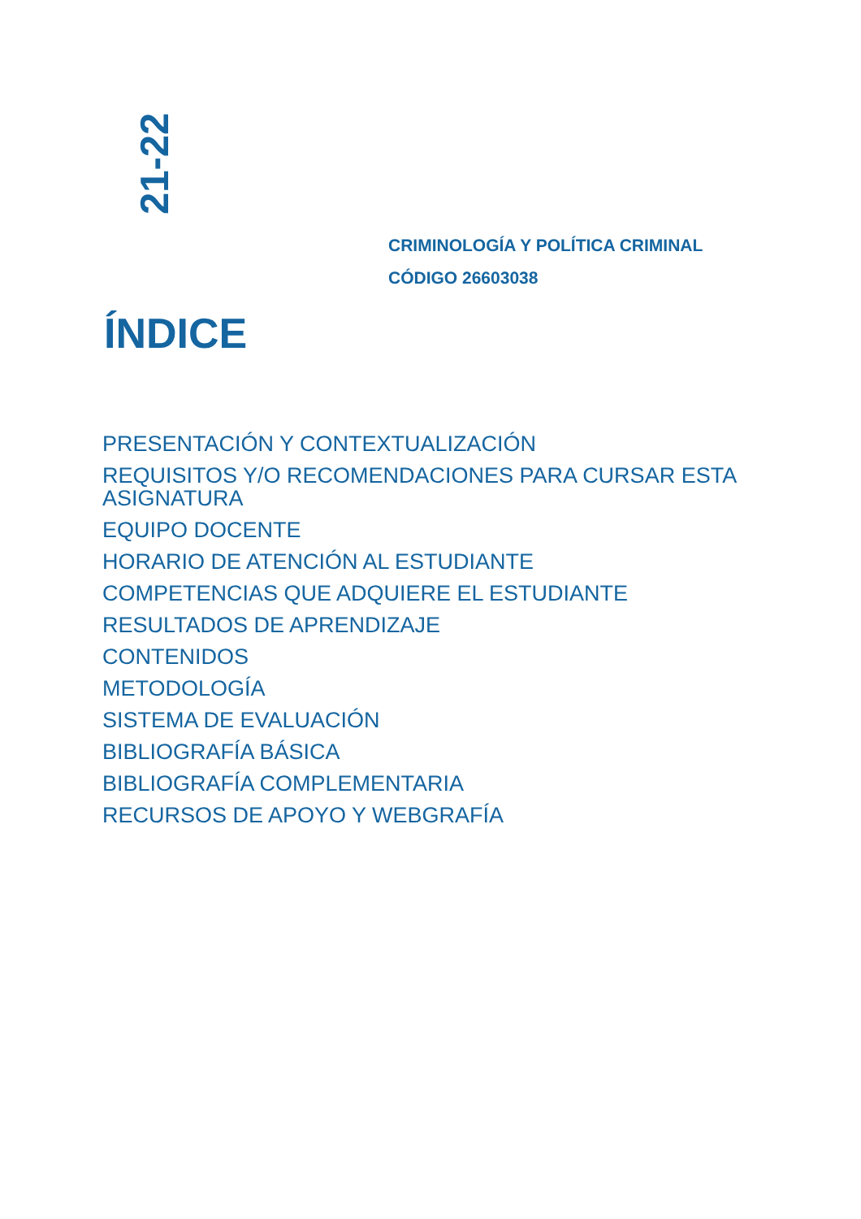21-22
CRIMINOLOGÍA Y POLÍTICA CRIMINAL
CÓDIGO 26603038
ÍNDICE
PRESENTACIÓN Y CONTEXTUALIZACIÓN
REQUISITOS Y/O RECOMENDACIONES PARA CURSAR ESTA ASIGNATURA
EQUIPO DOCENTE
HORARIO DE ATENCIÓN AL ESTUDIANTE
COMPETENCIAS QUE ADQUIERE EL ESTUDIANTE
RESULTADOS DE APRENDIZAJE
CONTENIDOS
METODOLOGÍA
SISTEMA DE EVALUACIÓN
BIBLIOGRAFÍA BÁSICA
BIBLIOGRAFÍA COMPLEMENTARIA
RECURSOS DE APOYO Y WEBGRAFÍA